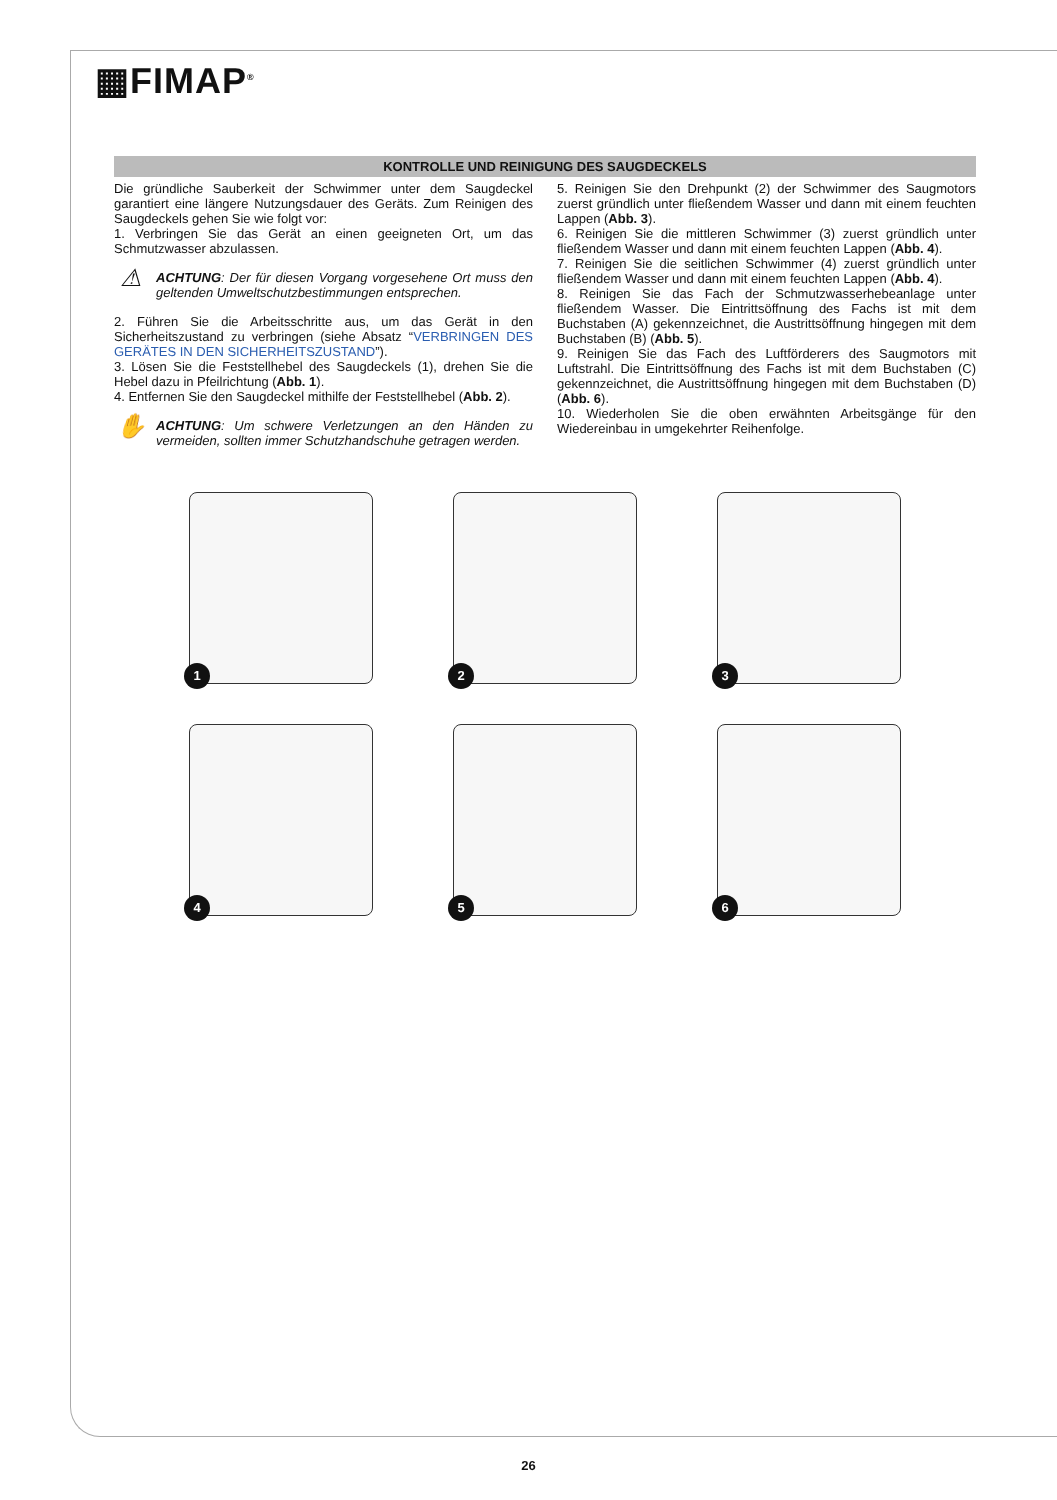▦FIMAP<sup>®</sup>
KONTROLLE UND REINIGUNG DES SAUGDECKELS
Die gründliche Sauberkeit der Schwimmer unter dem Saugdeckel garantiert eine längere Nutzungsdauer des Geräts. Zum Reinigen des Saugdeckels gehen Sie wie folgt vor:
1. Verbringen Sie das Gerät an einen geeigneten Ort, um das Schmutzwasser abzulassen.
⚠
ACHTUNG: Der für diesen Vorgang vorgesehene Ort muss den geltenden Umweltschutzbestimmungen entsprechen.
2. Führen Sie die Arbeitsschritte aus, um das Gerät in den Sicherheitszustand zu verbringen (siehe Absatz “VERBRINGEN DES GERÄTES IN DEN SICHERHEITSZUSTAND”).
3. Lösen Sie die Feststellhebel des Saugdeckels (1), drehen Sie die Hebel dazu in Pfeilrichtung (Abb. 1).
4. Entfernen Sie den Saugdeckel mithilfe der Feststellhebel (Abb. 2).
✋
ACHTUNG: Um schwere Verletzungen an den Händen zu vermeiden, sollten immer Schutzhandschuhe getragen werden.
5. Reinigen Sie den Drehpunkt (2) der Schwimmer des Saugmotors zuerst gründlich unter fließendem Wasser und dann mit einem feuchten Lappen (Abb. 3).
6. Reinigen Sie die mittleren Schwimmer (3) zuerst gründlich unter fließendem Wasser und dann mit einem feuchten Lappen (Abb. 4).
7. Reinigen Sie die seitlichen Schwimmer (4) zuerst gründlich unter fließendem Wasser und dann mit einem feuchten Lappen (Abb. 4).
8. Reinigen Sie das Fach der Schmutzwasserhebeanlage unter fließendem Wasser. Die Eintrittsöffnung des Fachs ist mit dem Buchstaben (A) gekennzeichnet, die Austrittsöffnung hingegen mit dem Buchstaben (B) (Abb. 5).
9. Reinigen Sie das Fach des Luftförderers des Saugmotors mit Luftstrahl. Die Eintrittsöffnung des Fachs ist mit dem Buchstaben (C) gekennzeichnet, die Austrittsöffnung hingegen mit dem Buchstaben (D) (Abb. 6).
10. Wiederholen Sie die oben erwähnten Arbeitsgänge für den Wiedereinbau in umgekehrter Reihenfolge.
1
2
3
4
5
6
26